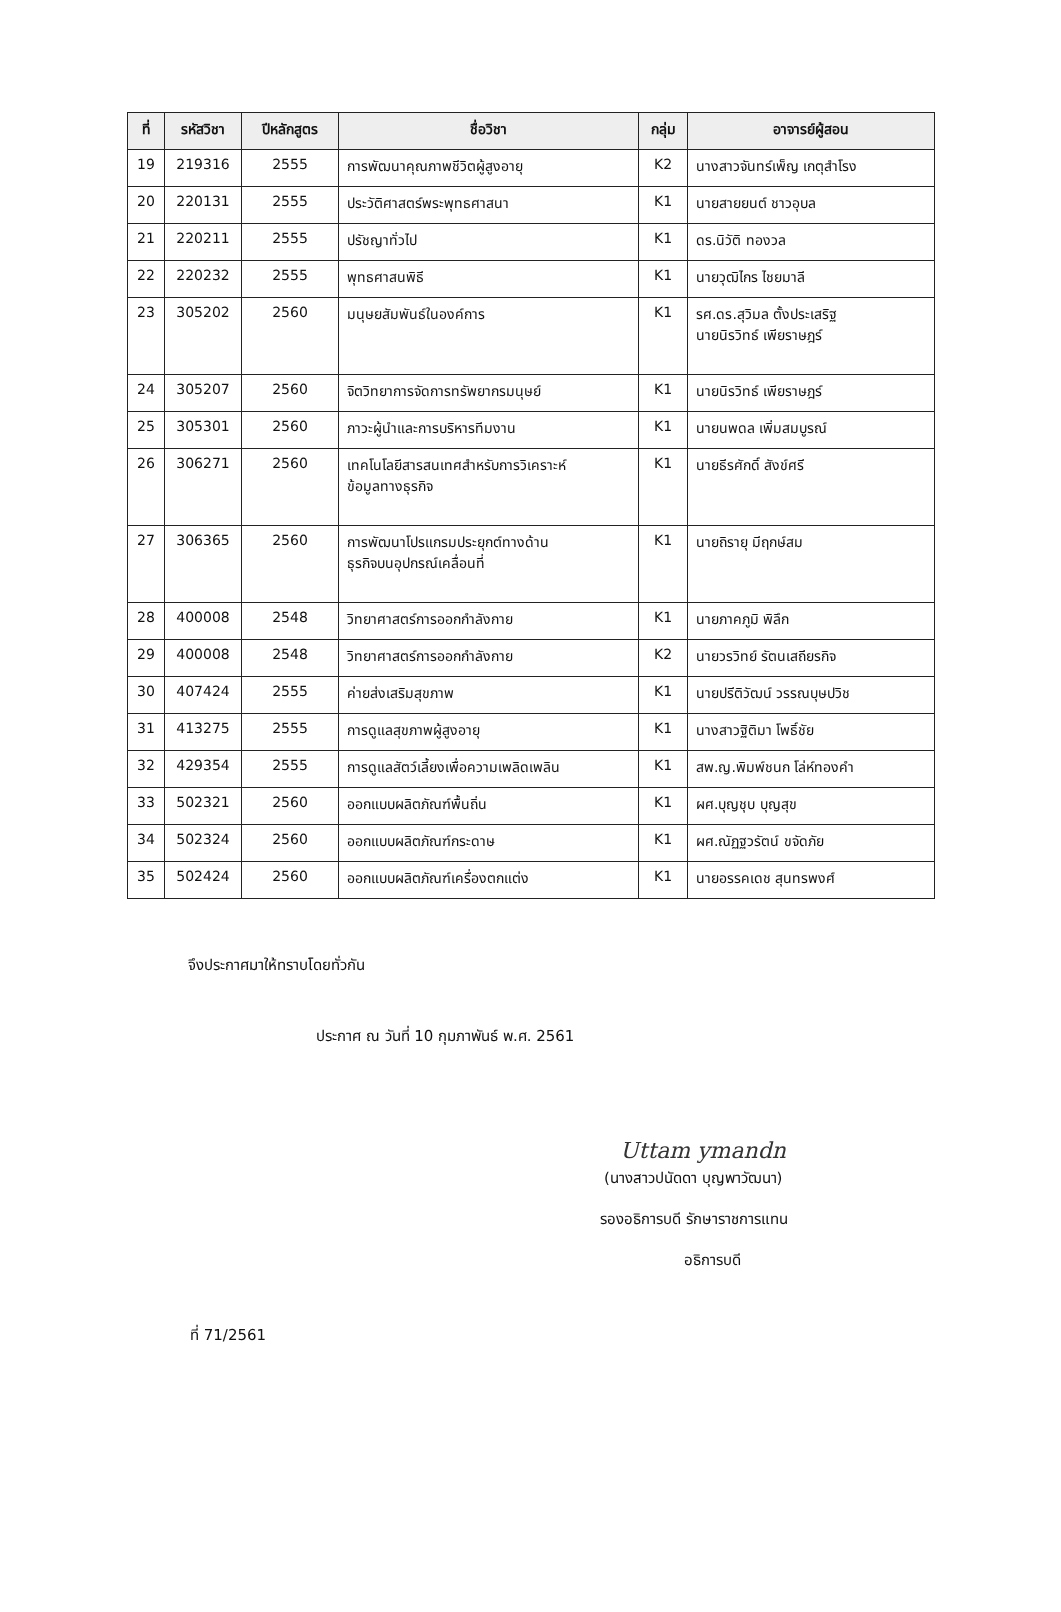| ที่ | รหัสวิชา | ปีหลักสูตร | ชื่อวิชา | กลุ่ม | อาจารย์ผู้สอน |
| --- | --- | --- | --- | --- | --- |
| 19 | 219316 | 2555 | การพัฒนาคุณภาพชีวิตผู้สูงอายุ | K2 | นางสาวจันทร์เพ็ญ เกตุสำโรง |
| 20 | 220131 | 2555 | ประวัติศาสตร์พระพุทธศาสนา | K1 | นายสายยนต์ ชาวอุบล |
| 21 | 220211 | 2555 | ปรัชญาทั่วไป | K1 | ดร.นิวัติ ทองวล |
| 22 | 220232 | 2555 | พุทธศาสนพิธี | K1 | นายวุฒิไกร ไชยมาลี |
| 23 | 305202 | 2560 | มนุษยสัมพันธ์ในองค์การ | K1 | รศ.ดร.สุวิมล ตั้งประเสริฐ นายนิรวิทธ์ เพียราษฎร์ |
| 24 | 305207 | 2560 | จิตวิทยาการจัดการทรัพยากรมนุษย์ | K1 | นายนิรวิทธ์ เพียราษฎร์ |
| 25 | 305301 | 2560 | ภาวะผู้นำและการบริหารทีมงาน | K1 | นายนพดล เพิ่มสมบูรณ์ |
| 26 | 306271 | 2560 | เทคโนโลยีสารสนเทศสำหรับการวิเคราะห์ ข้อมูลทางธุรกิจ | K1 | นายธีรศักดิ์ สังข์ศรี |
| 27 | 306365 | 2560 | การพัฒนาโปรแกรมประยุกต์ทางด้าน ธุรกิจบนอุปกรณ์เคลื่อนที่ | K1 | นายถิรายุ มีฤกษ์สม |
| 28 | 400008 | 2548 | วิทยาศาสตร์การออกกำลังกาย | K1 | นายภาคภูมิ พิลึก |
| 29 | 400008 | 2548 | วิทยาศาสตร์การออกกำลังกาย | K2 | นายวรวิทย์ รัตนเสถียรกิจ |
| 30 | 407424 | 2555 | ค่ายส่งเสริมสุขภาพ | K1 | นายปรีติวัฒน์ วรรณบุษปวิช |
| 31 | 413275 | 2555 | การดูแลสุขภาพผู้สูงอายุ | K1 | นางสาวฐิติมา โพธิ์ชัย |
| 32 | 429354 | 2555 | การดูแลสัตว์เลี้ยงเพื่อความเพลิดเพลิน | K1 | สพ.ญ.พิมพ์ชนก โล่ห์ทองคำ |
| 33 | 502321 | 2560 | ออกแบบผลิตภัณฑ์พื้นถิ่น | K1 | ผศ.บุญชุบ บุญสุข |
| 34 | 502324 | 2560 | ออกแบบผลิตภัณฑ์กระดาษ | K1 | ผศ.ณัฏฐวรัตน์ ขจัดภัย |
| 35 | 502424 | 2560 | ออกแบบผลิตภัณฑ์เครื่องตกแต่ง | K1 | นายอรรคเดช สุนทรพงศ์ |
จึงประกาศมาให้ทราบโดยทั่วกัน
ประกาศ ณ วันที่ 10 กุมภาพันธ์ พ.ศ. 2561
Uttam ymandn
(นางสาวปนัดดา บุญพาวัฒนา)
รองอธิการบดี รักษาราชการแทน
อธิการบดี
ที่ 71/2561